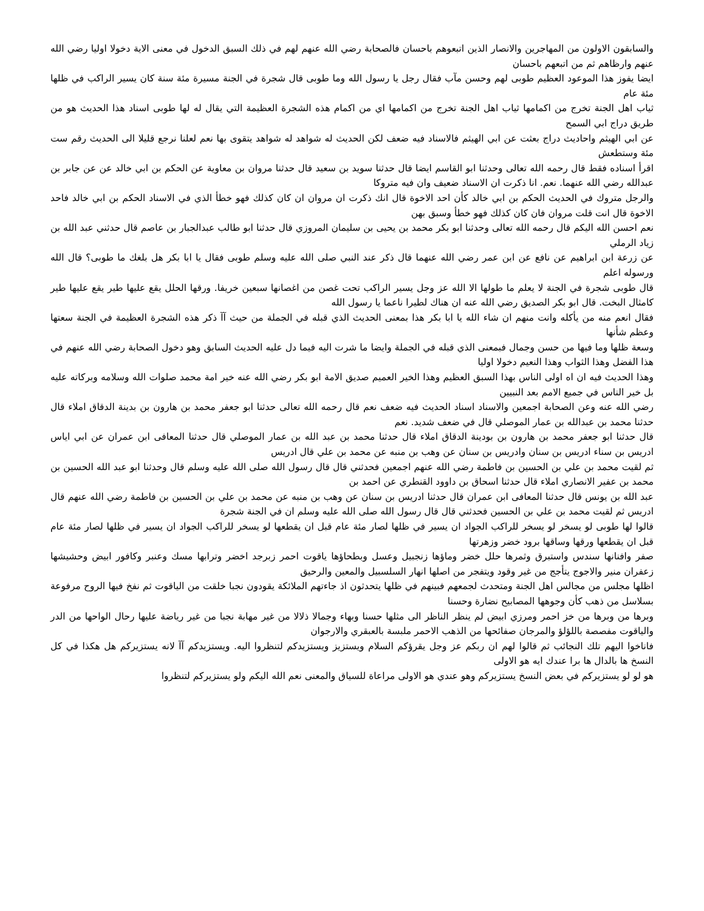والسابقون الاولون من المهاجرين والانصار الذين اتبعوهم باحسان فالصحابة رضي الله عنهم لهم في ذلك السبق الدخول في معنى الاية دخولا اوليا رضي الله عنهم وارظاهم ثم من اتبعهم باحسان
ايضا يفوز هذا الموعود العظيم طوبى لهم وحسن مآب فقال رجل يا رسول الله وما طوبى قال شجرة في الجنة مسيرة مئة سنة كان يسير الراكب في ظلها مئة عام
ثياب اهل الجنة تخرج من اكمامها ثياب اهل الجنة تخرج من اكمامها اي من اكمام هذه الشجرة العظيمة التي يقال له لها طوبى اسناد هذا الحديث هو من طريق دراج ابي السمح
عن ابي الهيثم واحاديث دراج بعثت عن ابي الهيثم فالاسناد فيه ضعف لكن الحديث له شواهد له شواهد يتقوى بها نعم لعلنا نرجع قليلا الى الحديث رقم ست مئة وستطعش
اقرأ اسناده فقط قال رحمه الله تعالى وحدثنا ابو القاسم ايضا قال حدثنا سويد بن سعيد قال حدثنا مروان بن معاوية عن الحكم بن ابي خالد عن عن جابر بن عبدالله رضي الله عنهما. نعم. انا ذكرت ان الاسناد ضعيف وان فيه متروكا
والرجل متروك في الحديث الحكم بن ابي خالد كأن احد الاخوة قال انك ذكرت ان مروان ان كان كذلك فهو خطأ الذي في الاسناد الحكم بن ابي خالد فاحد الاخوة قال انت قلت مروان فان كان كذلك فهو خطأ وسبق بهن
نعم احسن الله اليكم قال رحمه الله تعالى وحدثنا ابو بكر محمد بن يحيى بن سليمان المروزي قال حدثنا ابو طالب عبدالجبار بن عاصم قال حدثني عبد الله بن زياد الرملي
عن زرعة ابن ابراهيم عن نافع عن ابن عمر رضي الله عنهما قال ذكر عند النبي صلى الله عليه وسلم طوبى فقال يا ابا بكر هل بلغك ما طوبى؟ قال الله ورسوله اعلم
قال طوبى شجرة في الجنة لا يعلم ما طولها الا الله عز وجل يسير الراكب تحت غصن من اغصانها سبعين خريفا. ورقها الحلل يقع عليها طير يقع عليها طير كامثال البخت. قال ابو بكر الصديق رضي الله عنه ان هناك لطيرا ناعما يا رسول الله
فقال انعم منه من يأكله وانت منهم ان شاء الله يا ابا بكر هذا بمعنى الحديث الذي قبله في الجملة من حيث آآ ذكر هذه الشجرة العظيمة في الجنة سعتها وعظم شأنها
وسعة ظلها وما فيها من حسن وجمال فبمعنى الذي قبله في الجملة وايضا ما شرت اليه فيما دل عليه الحديث السابق وهو دخول الصحابة رضي الله عنهم في هذا الفضل وهذا الثواب وهذا النعيم دخولا اوليا
وهذا الحديث فيه ان اه اولى الناس بهذا السبق العظيم وهذا الخير العميم صديق الامة ابو بكر رضي الله عنه خير امة محمد صلوات الله وسلامه وبركاته عليه بل خير الناس في جميع الامم بعد النبيين
رضي الله عنه وعن الصحابة اجمعين والاسناد اسناد الحديث فيه ضعف نعم قال رحمه الله تعالى حدثنا ابو جعفر محمد بن هارون بن بدينة الدقاق املاء قال حدثنا محمد بن عبدالله بن عمار الموصلي قال في ضعف شديد. نعم
قال حدثنا ابو جعفر محمد بن هارون بن بودينة الدقاق املاء قال حدثنا محمد بن عبد الله بن عمار الموصلي قال حدثنا المعافى ابن عمران عن ابي اياس ادريس بن سناء ادريس بن سنان وادريس بن سنان عن وهب بن منبه عن محمد بن علي قال ادريس
ثم لقيت محمد بن علي بن الحسين بن فاطمة رضي الله عنهم اجمعين فحدثني قال قال رسول الله صلى الله عليه وسلم قال وحدثنا ابو عبد الله الحسين بن محمد بن عفير الانصاري املاء قال حدثنا اسحاق بن داوود القنطري عن احمد بن
عبد الله بن يونس قال حدثنا المعافى ابن عمران قال حدثنا ادريس بن سنان عن وهب بن منبه عن محمد بن علي بن الحسين بن فاطمة رضي الله عنهم قال ادريس ثم لقيت محمد بن علي بن الحسين فحدثني قال قال رسول الله صلى الله عليه وسلم ان في الجنة شجرة
قالوا لها طوبى لو يسخر لو يسخر للراكب الجواد ان يسير في ظلها لصار مئة عام قبل ان يقطعها لو يسخر للراكب الجواد ان يسير في ظلها لصار مئة عام قبل ان يقطعها ورقها وساقها برود خضر وزهرتها
صفر وافنانها سندس واستبرق وثمرها حلل خضر وماؤها زنجبيل وعسل وبطحاؤها ياقوت احمر زبرجد اخضر وترابها مسك وعنبر وكافور ابيض وحشيشها زعفران منير والاجوج يتأجج من غير وقود ويتفجر من اصلها انهار السلسبيل والمعين والرحيق
اظلها مجلس من مجالس اهل الجنة ومتحدث لجمعهم فبينهم في ظلها يتحدثون اذ جاءتهم الملائكة يقودون نجبا خلقت من الياقوت ثم نفخ فيها الروح مرفوعة بسلاسل من ذهب كأن وجوهها المصابيح نضارة وحسنا
وبرها من وبرها من خز احمر ومرزي ابيض لم ينظر الناظر الى مثلها حسنا وبهاء وجمالا ذلالا من غير مهابة نجبا من غير رياضة عليها رحال الواحها من الدر والياقوت مفصصة باللؤلؤ والمرجان صفائحها من الذهب الاحمر ملبسة بالعبقري والارجوان
فاناخوا اليهم تلك النجائب ثم قالوا لهم ان ربكم عز وجل يقرؤكم السلام ويستزيز ويستزيدكم لتنظروا اليه. ويستزيدكم آآ لانه يستزيركم هل هكذا في كل النسخ ها بالدال ها برا عندك ايه هو الاولى
هو لو لو يستزيركم في بعض النسخ يستزيركم وهو عندي هو الاولى مراعاة للسياق والمعنى نعم الله اليكم ولو يستزيركم لتنظروا